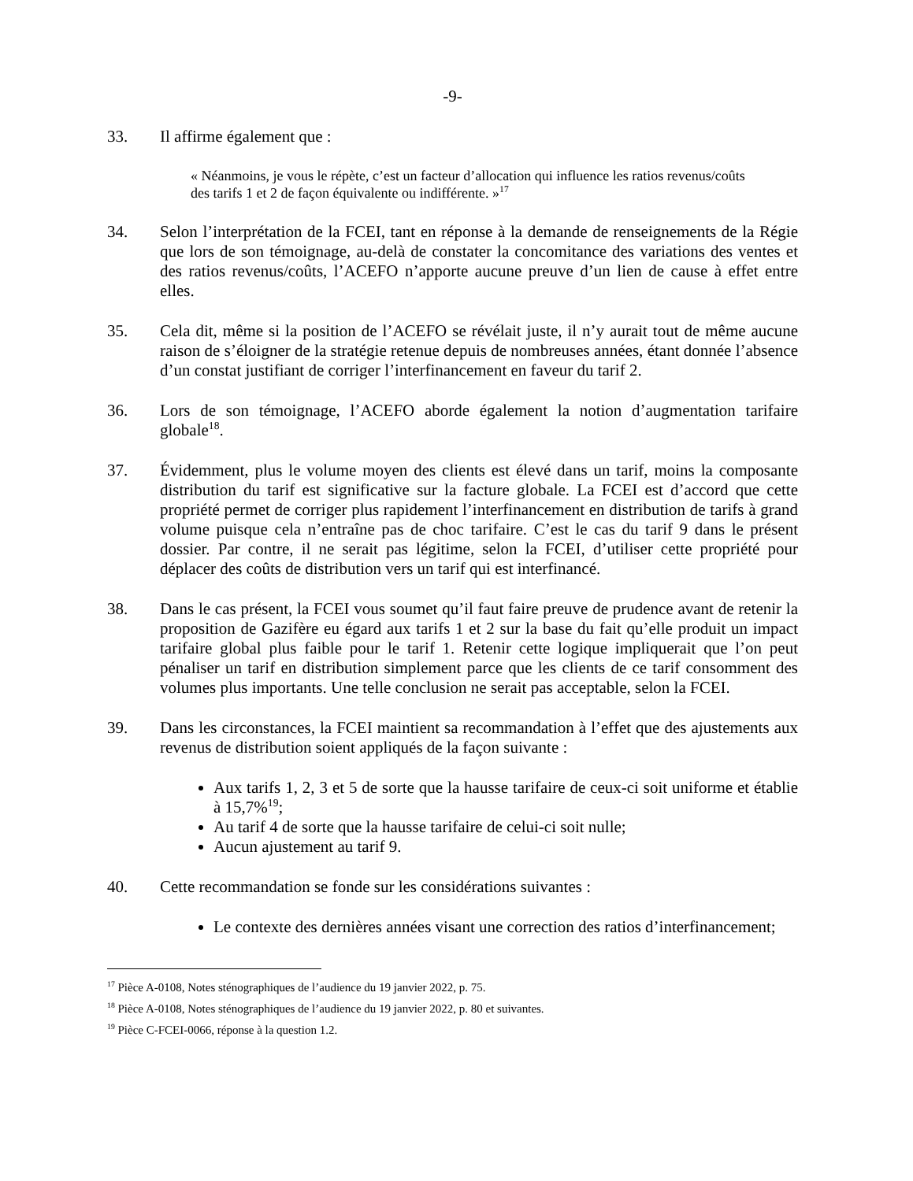-9-
33. Il affirme également que :
« Néanmoins, je vous le répète, c’est un facteur d’allocation qui influence les ratios revenus/coûts des tarifs 1 et 2 de façon équivalente ou indifférente. »<sup>17</sup>
34. Selon l’interprétation de la FCEI, tant en réponse à la demande de renseignements de la Régie que lors de son témoignage, au-delà de constater la concomitance des variations des ventes et des ratios revenus/coûts, l’ACEFO n’apporte aucune preuve d’un lien de cause à effet entre elles.
35. Cela dit, même si la position de l’ACEFO se révélait juste, il n’y aurait tout de même aucune raison de s’éloigner de la stratégie retenue depuis de nombreuses années, étant donnée l’absence d’un constat justifiant de corriger l’interfinancement en faveur du tarif 2.
36. Lors de son témoignage, l’ACEFO aborde également la notion d’augmentation tarifaire globale<sup>18</sup>.
37. Évidemment, plus le volume moyen des clients est élevé dans un tarif, moins la composante distribution du tarif est significative sur la facture globale. La FCEI est d’accord que cette propriété permet de corriger plus rapidement l’interfinancement en distribution de tarifs à grand volume puisque cela n’entraîne pas de choc tarifaire. C’est le cas du tarif 9 dans le présent dossier. Par contre, il ne serait pas légitime, selon la FCEI, d’utiliser cette propriété pour déplacer des coûts de distribution vers un tarif qui est interfinancé.
38. Dans le cas présent, la FCEI vous soumet qu’il faut faire preuve de prudence avant de retenir la proposition de Gazifère eu égard aux tarifs 1 et 2 sur la base du fait qu’elle produit un impact tarifaire global plus faible pour le tarif 1. Retenir cette logique impliquerait que l’on peut pénaliser un tarif en distribution simplement parce que les clients de ce tarif consomment des volumes plus importants. Une telle conclusion ne serait pas acceptable, selon la FCEI.
39. Dans les circonstances, la FCEI maintient sa recommandation à l’effet que des ajustements aux revenus de distribution soient appliqués de la façon suivante :
Aux tarifs 1, 2, 3 et 5 de sorte que la hausse tarifaire de ceux-ci soit uniforme et établie à 15,7%<sup>19</sup>;
Au tarif 4 de sorte que la hausse tarifaire de celui-ci soit nulle;
Aucun ajustement au tarif 9.
40. Cette recommandation se fonde sur les considérations suivantes :
Le contexte des dernières années visant une correction des ratios d’interfinancement;
<sup>17</sup> Pièce A-0108, Notes sténographiques de l’audience du 19 janvier 2022, p. 75.
<sup>18</sup> Pièce A-0108, Notes sténographiques de l’audience du 19 janvier 2022, p. 80 et suivantes.
<sup>19</sup> Pièce C-FCEI-0066, réponse à la question 1.2.